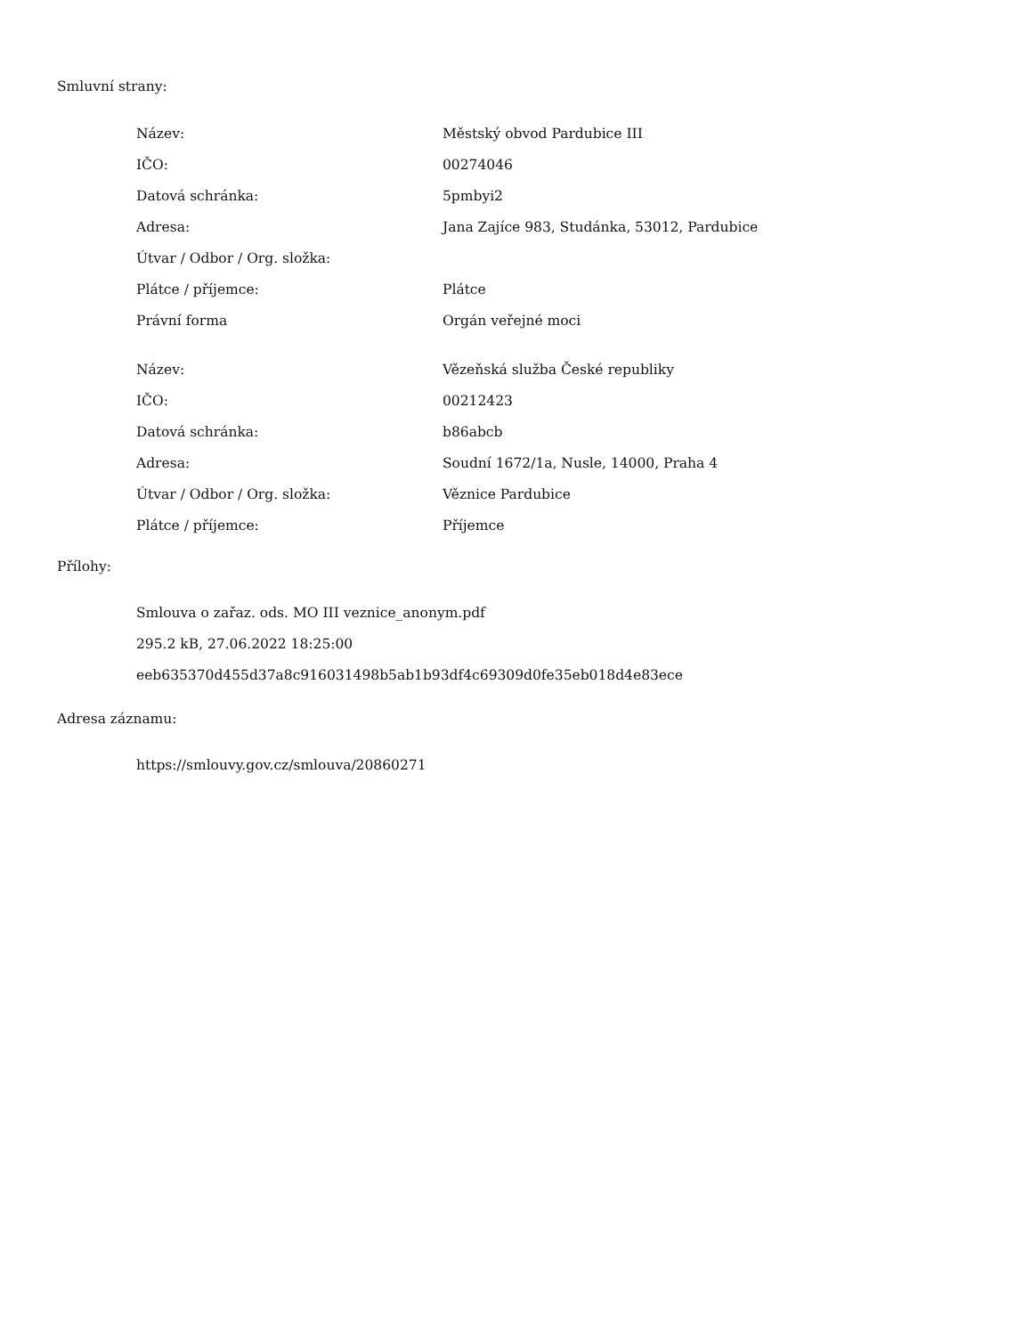Smluvní strany:
| Název: | Městský obvod Pardubice III |
| IČO: | 00274046 |
| Datová schránka: | 5pmbyi2 |
| Adresa: | Jana Zajíce 983, Studánka, 53012, Pardubice |
| Útvar / Odbor / Org. složka: | |
| Plátce / příjemce: | Plátce |
| Právní forma | Orgán veřejné moci |
| Název: | Vězeňská služba České republiky |
| IČO: | 00212423 |
| Datová schránka: | b86abcb |
| Adresa: | Soudní 1672/1a, Nusle, 14000, Praha 4 |
| Útvar / Odbor / Org. složka: | Věznice Pardubice |
| Plátce / příjemce: | Příjemce |
Přílohy:
Smlouva o zařaz. ods. MO III veznice_anonym.pdf
295.2 kB, 27.06.2022 18:25:00
eeb635370d455d37a8c916031498b5ab1b93df4c69309d0fe35eb018d4e83ece
Adresa záznamu:
https://smlouvy.gov.cz/smlouva/20860271